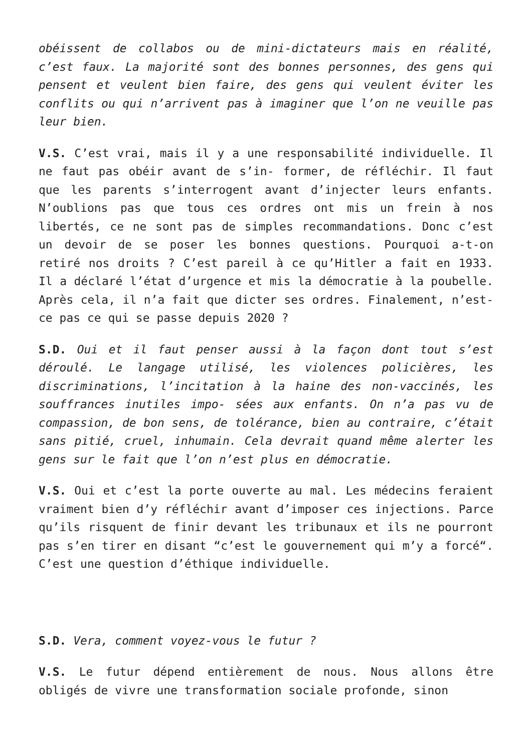obéissent de collabos ou de mini-dictateurs mais en réalité, c’est faux. La majorité sont des bonnes personnes, des gens qui pensent et veulent bien faire, des gens qui veulent éviter les conflits ou qui n’arrivent pas à imaginer que l’on ne veuille pas leur bien.
V.S. C’est vrai, mais il y a une responsabilité individuelle. Il ne faut pas obéir avant de s’in- former, de réfléchir. Il faut que les parents s’interrogent avant d’injecter leurs enfants. N’oublions pas que tous ces ordres ont mis un frein à nos libertés, ce ne sont pas de simples recommandations. Donc c’est un devoir de se poser les bonnes questions. Pourquoi a-t-on retiré nos droits ? C’est pareil à ce qu’Hitler a fait en 1933. Il a déclaré l’état d’urgence et mis la démocratie à la poubelle. Après cela, il n’a fait que dicter ses ordres. Finalement, n’est-ce pas ce qui se passe depuis 2020 ?
S.D. Oui et il faut penser aussi à la façon dont tout s’est déroulé. Le langage utilisé, les violences policières, les discriminations, l’incitation à la haine des non-vaccinés, les souffrances inutiles impo- sées aux enfants. On n’a pas vu de compassion, de bon sens, de tolérance, bien au contraire, c’était sans pitié, cruel, inhumain. Cela devrait quand même alerter les gens sur le fait que l’on n’est plus en démocratie.
V.S. Oui et c’est la porte ouverte au mal. Les médecins feraient vraiment bien d’y réfléchir avant d’imposer ces injections. Parce qu’ils risquent de finir devant les tribunaux et ils ne pourront pas s’en tirer en disant “c’est le gouvernement qui m’y a forcé“. C’est une question d’éthique individuelle.
S.D. Vera, comment voyez-vous le futur ?
V.S. Le futur dépend entièrement de nous. Nous allons être obligés de vivre une transformation sociale profonde, sinon